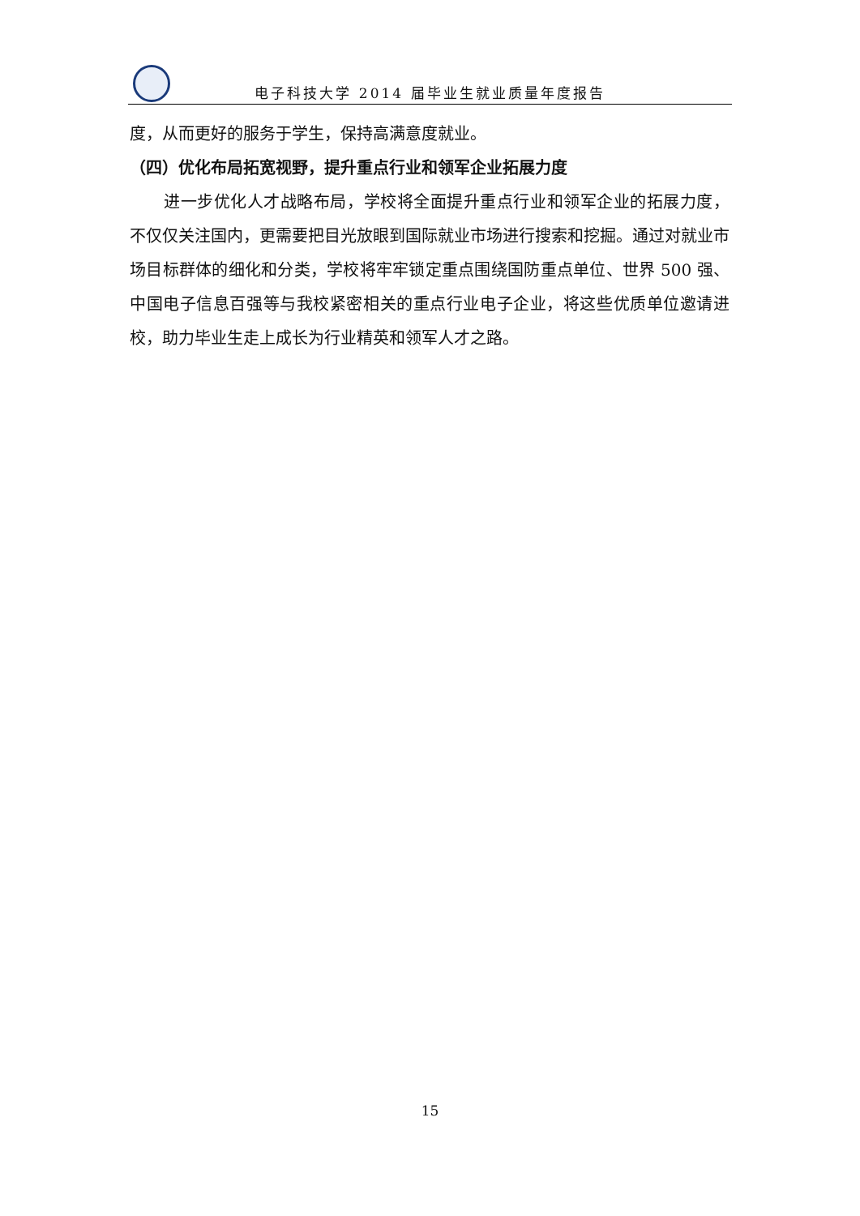电子科技大学 2014 届毕业生就业质量年度报告
度，从而更好的服务于学生，保持高满意度就业。
（四）优化布局拓宽视野，提升重点行业和领军企业拓展力度
进一步优化人才战略布局，学校将全面提升重点行业和领军企业的拓展力度，不仅仅关注国内，更需要把目光放眼到国际就业市场进行搜索和挖掘。通过对就业市场目标群体的细化和分类，学校将牢牢锁定重点围绕国防重点单位、世界 500 强、中国电子信息百强等与我校紧密相关的重点行业电子企业，将这些优质单位邀请进校，助力毕业生走上成长为行业精英和领军人才之路。
15